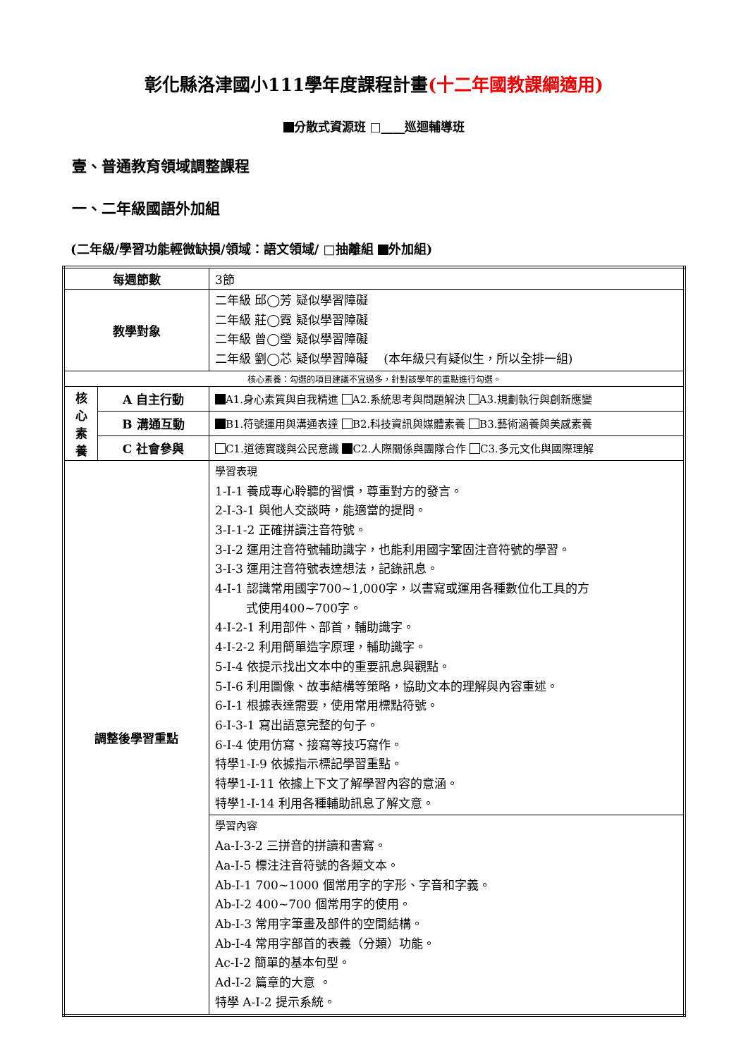彰化縣洛津國小111學年度課程計畫(十二年國教課綱適用)
分散式資源班 □____巡迴輔導班
壹、普通教育領域調整課程
一、二年級國語外加組
(二年級/學習功能輕微缺損/領域：語文領域/ □抽離組 外加組)
| 每週節數 | | 3節 |
| 教學對象 | | 二年級 邱◯芳 疑似學習障礙 二年級 莊◯霓 疑似學習障礙 二年級 曾◯瑩 疑似學習障礙 二年級 劉◯芯 疑似學習障礙 (本年級只有疑似生，所以全排一組) |
| 核心素養：勾選的項目建議不宜過多，針對該學年的重點進行勾選。 | | |
| 核 心 素 養 | A 自主行動 | A1.身心素質與自我精進 A2.系統思考與問題解決 A3.規劃執行與創新應變 |
| | B 溝通互動 | B1.符號運用與溝通表達 B2.科技資訊與媒體素養 B3.藝術涵養與美感素養 |
| | C 社會參與 | C1.道德實踐與公民意識 C2.人際關係與團隊合作 C3.多元文化與國際理解 |
| 調整後學習重點 | | 學習表現 1-I-1 養成專心聆聽的習慣，尊重對方的發言。 2-I-3-1 與他人交談時，能適當的提問。 3-I-1-2 正確拼讀注音符號。 3-I-2 運用注音符號輔助識字，也能利用國字鞏固注音符號的學習。 3-I-3 運用注音符號表達想法，記錄訊息。 4-I-1 認識常用國字700~1,000字，以書寫或運用各種數位化工具的方 式使用400~700字。 4-I-2-1 利用部件、部首，輔助識字。 4-I-2-2 利用簡單造字原理，輔助識字。 5-I-4 依提示找出文本中的重要訊息與觀點。 5-I-6 利用圖像、故事結構等策略，協助文本的理解與內容重述。 6-I-1 根據表達需要，使用常用標點符號。 6-I-3-1 寫出語意完整的句子。 6-I-4 使用仿寫、接寫等技巧寫作。 特學1-I-9 依據指示標記學習重點。 特學1-I-11 依據上下文了解學習內容的意涵。 特學1-I-14 利用各種輔助訊息了解文意。 |
| | | 學習內容 Aa-I-3-2 三拼音的拼讀和書寫。 Aa-I-5 標注注音符號的各類文本。 Ab-I-1 700~1000 個常用字的字形、字音和字義。 Ab-I-2 400~700 個常用字的使用。 Ab-I-3 常用字筆畫及部件的空間結構。 Ab-I-4 常用字部首的表義（分類）功能。 Ac-I-2 簡單的基本句型。 Ad-I-2 篇章的大意 。 特學 A-I-2 提示系統。 |